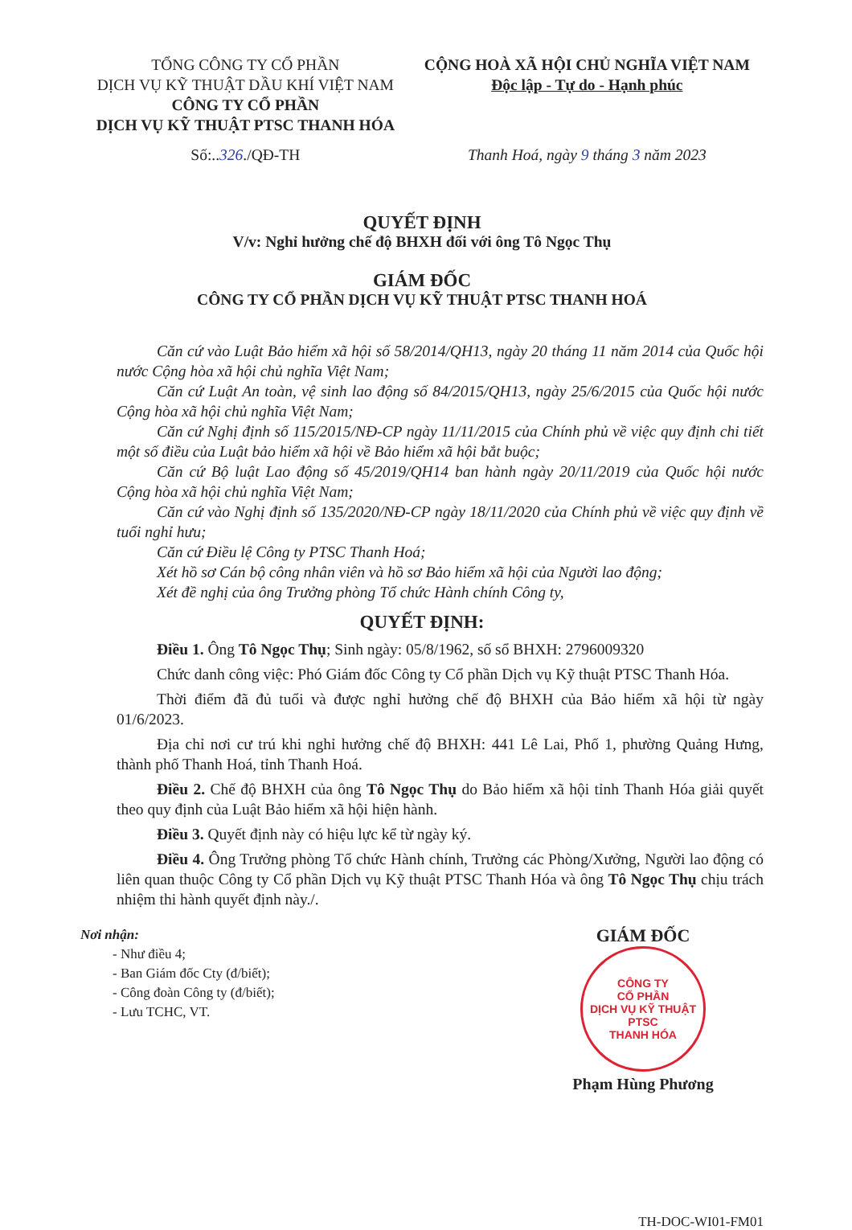TỔNG CÔNG TY CỔ PHẦN
DỊCH VỤ KỸ THUẬT DẦU KHÍ VIỆT NAM
CÔNG TY CỔ PHẦN
DỊCH VỤ KỸ THUẬT PTSC THANH HÓA
CỘNG HOÀ XÃ HỘI CHỦ NGHĨA VIỆT NAM
Độc lập - Tự do - Hạnh phúc
Số:..326./QĐ-TH Thanh Hoá, ngày 9 tháng 3 năm 2023
QUYẾT ĐỊNH
V/v: Nghỉ hưởng chế độ BHXH đối với ông Tô Ngọc Thụ
GIÁM ĐỐC
CÔNG TY CỔ PHẦN DỊCH VỤ KỸ THUẬT PTSC THANH HOÁ
Căn cứ vào Luật Bảo hiểm xã hội số 58/2014/QH13, ngày 20 tháng 11 năm 2014 của Quốc hội nước Cộng hòa xã hội chủ nghĩa Việt Nam;
Căn cứ Luật An toàn, vệ sinh lao động số 84/2015/QH13, ngày 25/6/2015 của Quốc hội nước Cộng hòa xã hội chủ nghĩa Việt Nam;
Căn cứ Nghị định số 115/2015/NĐ-CP ngày 11/11/2015 của Chính phủ về việc quy định chi tiết một số điều của Luật bảo hiểm xã hội về Bảo hiểm xã hội bắt buộc;
Căn cứ Bộ luật Lao động số 45/2019/QH14 ban hành ngày 20/11/2019 của Quốc hội nước Cộng hòa xã hội chủ nghĩa Việt Nam;
Căn cứ vào Nghị định số 135/2020/NĐ-CP ngày 18/11/2020 của Chính phủ về việc quy định về tuổi nghỉ hưu;
Căn cứ Điều lệ Công ty PTSC Thanh Hoá;
Xét hồ sơ Cán bộ công nhân viên và hồ sơ Bảo hiểm xã hội của Người lao động;
Xét đề nghị của ông Trưởng phòng Tổ chức Hành chính Công ty,
QUYẾT ĐỊNH:
Điều 1. Ông Tô Ngọc Thụ; Sinh ngày: 05/8/1962, số sổ BHXH: 2796009320
Chức danh công việc: Phó Giám đốc Công ty Cổ phần Dịch vụ Kỹ thuật PTSC Thanh Hóa.
Thời điểm đã đủ tuổi và được nghỉ hưởng chế độ BHXH của Bảo hiểm xã hội từ ngày 01/6/2023.
Địa chỉ nơi cư trú khi nghỉ hưởng chế độ BHXH: 441 Lê Lai, Phố 1, phường Quảng Hưng, thành phố Thanh Hoá, tỉnh Thanh Hoá.
Điều 2. Chế độ BHXH của ông Tô Ngọc Thụ do Bảo hiểm xã hội tỉnh Thanh Hóa giải quyết theo quy định của Luật Bảo hiểm xã hội hiện hành.
Điều 3. Quyết định này có hiệu lực kể từ ngày ký.
Điều 4. Ông Trưởng phòng Tổ chức Hành chính, Trưởng các Phòng/Xưởng, Người lao động có liên quan thuộc Công ty Cổ phần Dịch vụ Kỹ thuật PTSC Thanh Hóa và ông Tô Ngọc Thụ chịu trách nhiệm thi hành quyết định này./.
Nơi nhận:
- Như điều 4;
- Ban Giám đốc Cty (đ/biết);
- Công đoàn Công ty (đ/biết);
- Lưu TCHC, VT.
GIÁM ĐỐC
CÔNG TY
CỔ PHẦN
DỊCH VỤ KỸ THUẬT
PTSC
THANH HÓA
Phạm Hùng Phương
TH-DOC-WI01-FM01